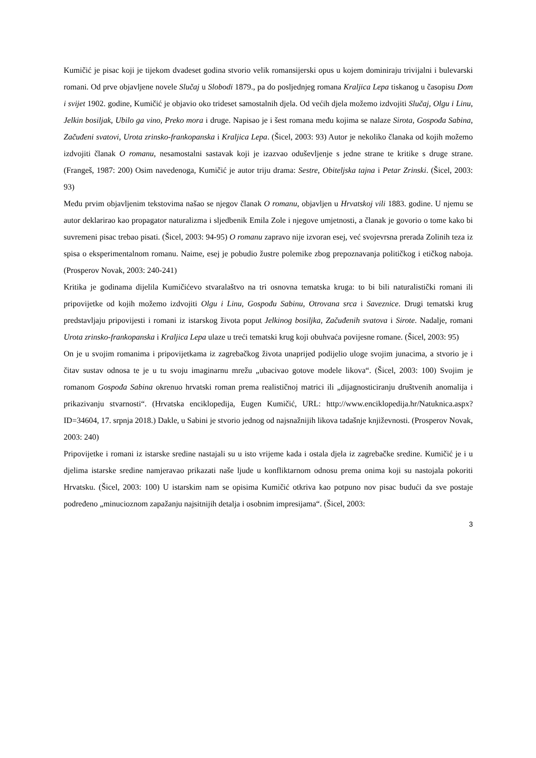Kumičić je pisac koji je tijekom dvadeset godina stvorio velik romansijerski opus u kojem dominiraju trivijalni i bulevarski romani. Od prve objavljene novele Slučaj u Slobodi 1879., pa do posljednjeg romana Kraljica Lepa tiskanog u časopisu Dom i svijet 1902. godine, Kumičić je objavio oko trideset samostalnih djela. Od većih djela možemo izdvojiti Slučaj, Olgu i Linu, Jelkin bosiljak, Ubilo ga vino, Preko mora i druge. Napisao je i šest romana među kojima se nalaze Sirota, Gospođa Sabina, Začuđeni svatovi, Urota zrinsko-frankopanska i Kraljica Lepa. (Šicel, 2003: 93) Autor je nekoliko članaka od kojih možemo izdvojiti članak O romanu, nesamostalni sastavak koji je izazvao oduševljenje s jedne strane te kritike s druge strane. (Frangeš, 1987: 200) Osim navedenoga, Kumičić je autor triju drama: Sestre, Obiteljska tajna i Petar Zrinski. (Šicel, 2003: 93)
Među prvim objavljenim tekstovima našao se njegov članak O romanu, objavljen u Hrvatskoj vili 1883. godine. U njemu se autor deklarirao kao propagator naturalizma i sljedbenik Emila Zole i njegove umjetnosti, a članak je govorio o tome kako bi suvremeni pisac trebao pisati. (Šicel, 2003: 94-95) O romanu zapravo nije izvoran esej, već svojevrsna prerada Zolinih teza iz spisa o eksperimentalnom romanu. Naime, esej je pobudio žustre polemike zbog prepoznavanja političkog i etičkog naboja. (Prosperov Novak, 2003: 240-241)
Kritika je godinama dijelila Kumičićevo stvaralaštvo na tri osnovna tematska kruga: to bi bili naturalistički romani ili pripovijetke od kojih možemo izdvojiti Olgu i Linu, Gospođu Sabinu, Otrovana srca i Saveznice. Drugi tematski krug predstavljaju pripovijesti i romani iz istarskog života poput Jelkinog bosiljka, Začuđenih svatova i Sirote. Nadalje, romani Urota zrinsko-frankopanska i Kraljica Lepa ulaze u treći tematski krug koji obuhvaća povijesne romane. (Šicel, 2003: 95)
On je u svojim romanima i pripovijetkama iz zagrebačkog života unaprijed podijelio uloge svojim junacima, a stvorio je i čitav sustav odnosa te je u tu svoju imaginarnu mrežu „ubacivao gotove modele likova“. (Šicel, 2003: 100) Svojim je romanom Gospođa Sabina okrenuo hrvatski roman prema realističnoj matrici ili „dijagnosticiranju društvenih anomalija i prikazivanju stvarnosti“. (Hrvatska enciklopedija, Eugen Kumičić, URL: http://www.enciklopedija.hr/Natuknica.aspx?ID=34604, 17. srpnja 2018.) Dakle, u Sabini je stvorio jednog od najsnažnijih likova tadašnje književnosti. (Prosperov Novak, 2003: 240)
Pripovijetke i romani iz istarske sredine nastajali su u isto vrijeme kada i ostala djela iz zagrebačke sredine. Kumičić je i u djelima istarske sredine namjeravao prikazati naše ljude u konfliktarnom odnosu prema onima koji su nastojala pokoriti Hrvatsku. (Šicel, 2003: 100) U istarskim nam se opisima Kumičić otkriva kao potpuno nov pisac budući da sve postaje podređeno „minucioznom zapažanju najsitnijih detalja i osobnim impresijama“. (Šicel, 2003:
3